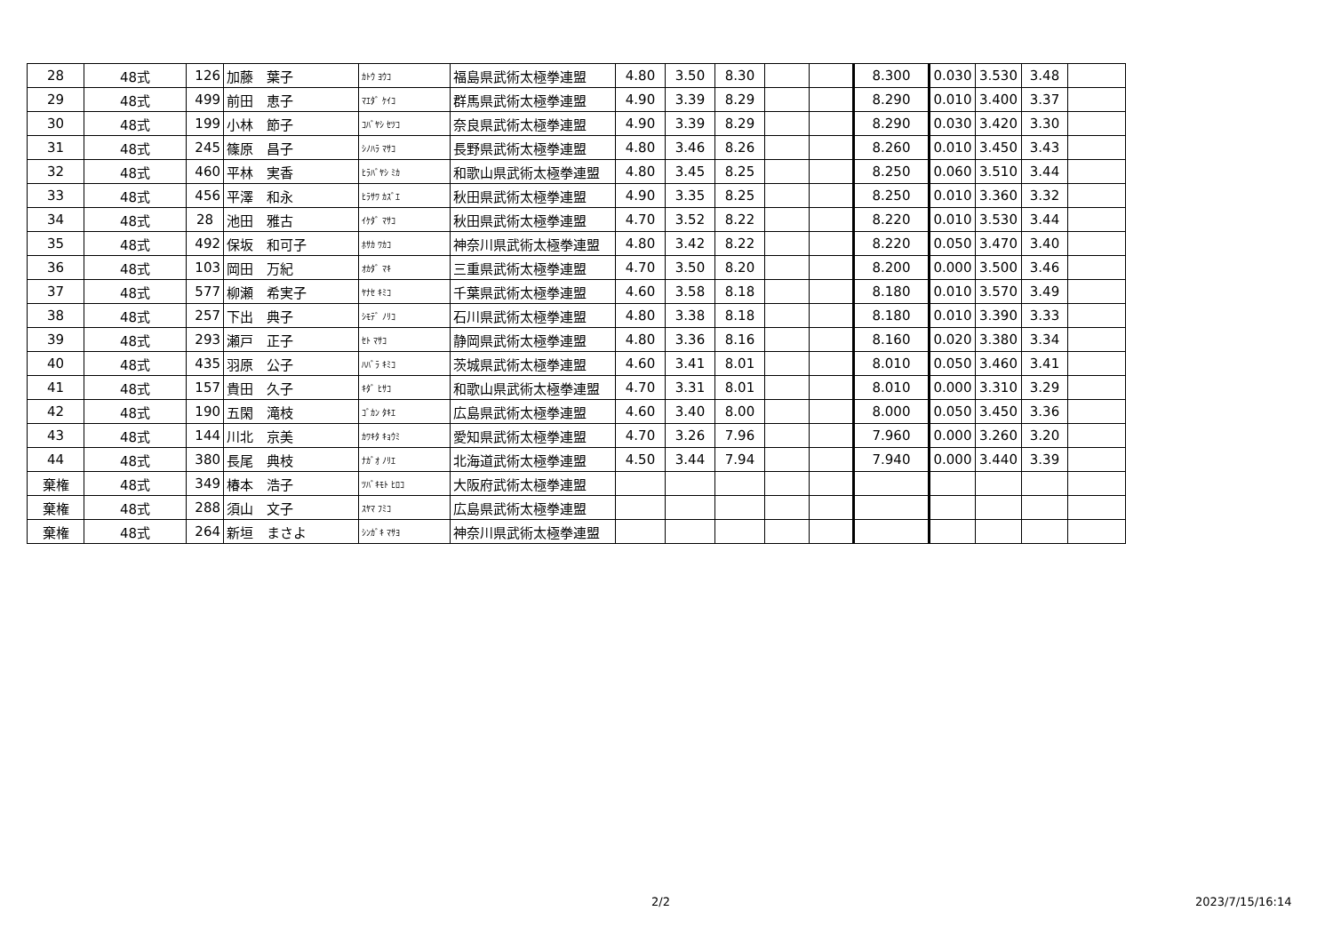| 28 | 48式 | 126 | 加藤 葉子 | ｶﾄｳ ﾖｳｺ | 福島県武術太極拳連盟 | 4.80 | 3.50 | 8.30 | | | 8.300 | 0.030 | 3.530 | 3.48 | |
| 29 | 48式 | 499 | 前田 恵子 | ﾏｴﾀﾞ ｹｲｺ | 群馬県武術太極拳連盟 | 4.90 | 3.39 | 8.29 | | | 8.290 | 0.010 | 3.400 | 3.37 | |
| 30 | 48式 | 199 | 小林 節子 | ｺﾊﾞﾔｼ ｾﾂｺ | 奈良県武術太極拳連盟 | 4.90 | 3.39 | 8.29 | | | 8.290 | 0.030 | 3.420 | 3.30 | |
| 31 | 48式 | 245 | 篠原 昌子 | ｼﾉﾊﾗ ﾏｻｺ | 長野県武術太極拳連盟 | 4.80 | 3.46 | 8.26 | | | 8.260 | 0.010 | 3.450 | 3.43 | |
| 32 | 48式 | 460 | 平林 実香 | ﾋﾗﾊﾞﾔｼ ﾐｶ | 和歌山県武術太極拳連盟 | 4.80 | 3.45 | 8.25 | | | 8.250 | 0.060 | 3.510 | 3.44 | |
| 33 | 48式 | 456 | 平澤 和永 | ﾋﾗｻﾜ ｶｽﾞｴ | 秋田県武術太極拳連盟 | 4.90 | 3.35 | 8.25 | | | 8.250 | 0.010 | 3.360 | 3.32 | |
| 34 | 48式 | 28 | 池田 雅古 | ｲｹﾀﾞ ﾏｻｺ | 秋田県武術太極拳連盟 | 4.70 | 3.52 | 8.22 | | | 8.220 | 0.010 | 3.530 | 3.44 | |
| 35 | 48式 | 492 | 保坂 和可子 | ﾎｻｶ ﾜｶｺ | 神奈川県武術太極拳連盟 | 4.80 | 3.42 | 8.22 | | | 8.220 | 0.050 | 3.470 | 3.40 | |
| 36 | 48式 | 103 | 岡田 万紀 | ｵｶﾀﾞ ﾏｷ | 三重県武術太極拳連盟 | 4.70 | 3.50 | 8.20 | | | 8.200 | 0.000 | 3.500 | 3.46 | |
| 37 | 48式 | 577 | 柳瀬 希実子 | ﾔﾅｾ ｷﾐｺ | 千葉県武術太極拳連盟 | 4.60 | 3.58 | 8.18 | | | 8.180 | 0.010 | 3.570 | 3.49 | |
| 38 | 48式 | 257 | 下出 典子 | ｼﾓﾃﾞ ﾉﾘｺ | 石川県武術太極拳連盟 | 4.80 | 3.38 | 8.18 | | | 8.180 | 0.010 | 3.390 | 3.33 | |
| 39 | 48式 | 293 | 瀬戸 正子 | ｾﾄ ﾏｻｺ | 静岡県武術太極拳連盟 | 4.80 | 3.36 | 8.16 | | | 8.160 | 0.020 | 3.380 | 3.34 | |
| 40 | 48式 | 435 | 羽原 公子 | ﾊﾊﾞﾗ ｷﾐｺ | 茨城県武術太極拳連盟 | 4.60 | 3.41 | 8.01 | | | 8.010 | 0.050 | 3.460 | 3.41 | |
| 41 | 48式 | 157 | 貴田 久子 | ｷﾀﾞ ﾋｻｺ | 和歌山県武術太極拳連盟 | 4.70 | 3.31 | 8.01 | | | 8.010 | 0.000 | 3.310 | 3.29 | |
| 42 | 48式 | 190 | 五閑 滝枝 | ｺﾞｶﾝ ﾀｷｴ | 広島県武術太極拳連盟 | 4.60 | 3.40 | 8.00 | | | 8.000 | 0.050 | 3.450 | 3.36 | |
| 43 | 48式 | 144 | 川北 京美 | ｶﾜｷﾀ ｷｮｳﾐ | 愛知県武術太極拳連盟 | 4.70 | 3.26 | 7.96 | | | 7.960 | 0.000 | 3.260 | 3.20 | |
| 44 | 48式 | 380 | 長尾 典枝 | ﾅｶﾞｵ ﾉﾘｴ | 北海道武術太極拳連盟 | 4.50 | 3.44 | 7.94 | | | 7.940 | 0.000 | 3.440 | 3.39 | |
| 棄権 | 48式 | 349 | 椿本 浩子 | ﾂﾊﾞｷﾓﾄ ﾋﾛｺ | 大阪府武術太極拳連盟 | | | | | | | | | | |
| 棄権 | 48式 | 288 | 須山 文子 | ｽﾔﾏ ﾌﾐｺ | 広島県武術太極拳連盟 | | | | | | | | | | |
| 棄権 | 48式 | 264 | 新垣 まさよ | ｼﾝｶﾞｷ ﾏｻﾖ | 神奈川県武術太極拳連盟 | | | | | | | | | | |
2/2 2023/7/15/16:14